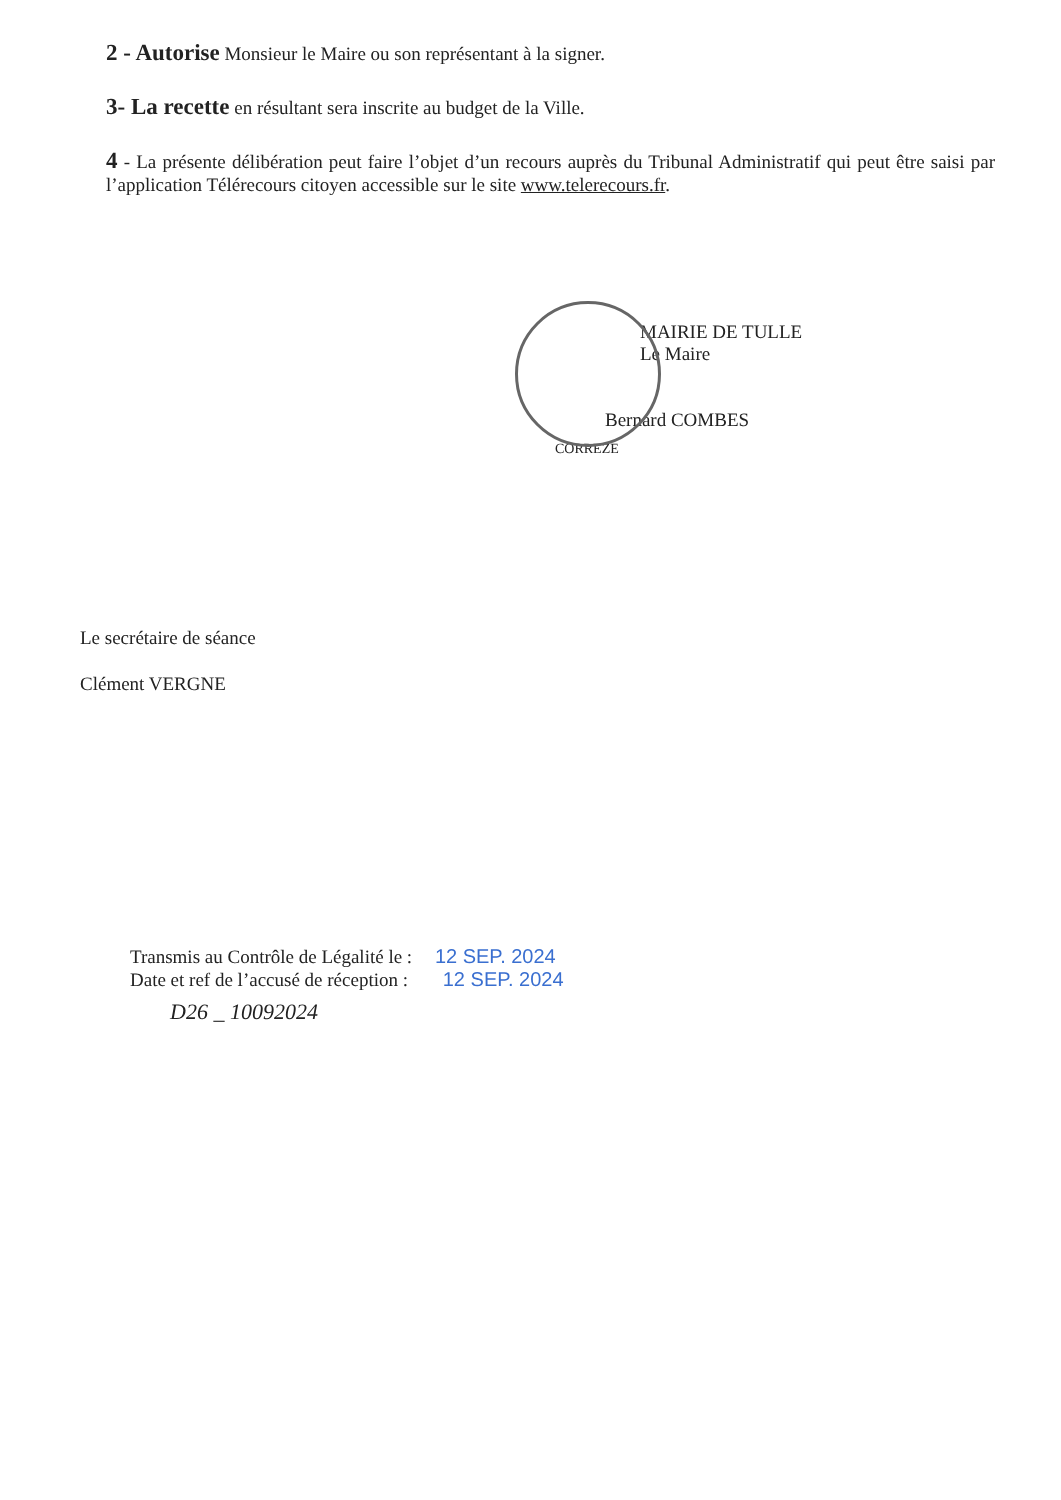2 - Autorise Monsieur le Maire ou son représentant à la signer.
3- La recette en résultant sera inscrite au budget de la Ville.
4 - La présente délibération peut faire l’objet d’un recours auprès du Tribunal Administratif qui peut être saisi par l’application Télérecours citoyen accessible sur le site www.telerecours.fr.
MAIRIE DE TULLE
Le Maire
Bernard COMBES
CORREZE
Le secrétaire de séance
Clément VERGNE
Transmis au Contrôle de Légalité le : 12 SEP. 2024
Date et ref de l’accusé de réception : 12 SEP. 2024
D26 _ 10092024